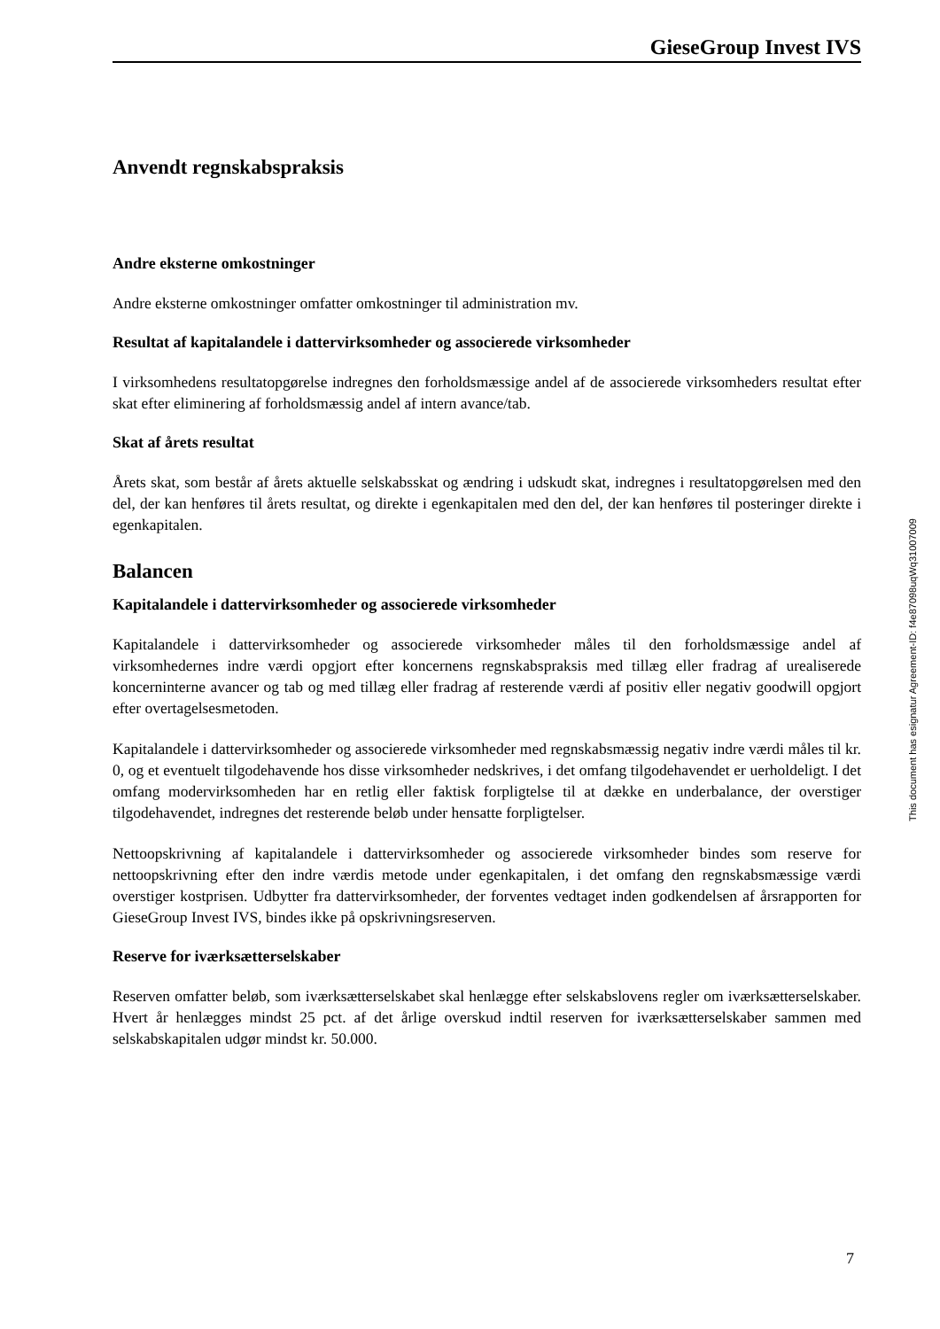GieseGroup Invest IVS
Anvendt regnskabspraksis
Andre eksterne omkostninger
Andre eksterne omkostninger omfatter omkostninger til administration mv.
Resultat af kapitalandele i dattervirksomheder og associerede virksomheder
I virksomhedens resultatopgørelse indregnes den forholdsmæssige andel af de associerede virksomheders resultat efter skat efter eliminering af forholdsmæssig andel af intern avance/tab.
Skat af årets resultat
Årets skat, som består af årets aktuelle selskabsskat og ændring i udskudt skat, indregnes i resultatopgørelsen med den del, der kan henføres til årets resultat, og direkte i egenkapitalen med den del, der kan henføres til posteringer direkte i egenkapitalen.
Balancen
Kapitalandele i dattervirksomheder og associerede virksomheder
Kapitalandele i dattervirksomheder og associerede virksomheder måles til den forholdsmæssige andel af virksomhedernes indre værdi opgjort efter koncernens regnskabspraksis med tillæg eller fradrag af urealiserede koncerninterne avancer og tab og med tillæg eller fradrag af resterende værdi af positiv eller negativ goodwill opgjort efter overtagelsesmetoden.
Kapitalandele i dattervirksomheder og associerede virksomheder med regnskabsmæssig negativ indre værdi måles til kr. 0, og et eventuelt tilgodehavende hos disse virksomheder nedskrives, i det omfang tilgodehavendet er uerholdeligt. I det omfang modervirksomheden har en retlig eller faktisk forpligtelse til at dække en underbalance, der overstiger tilgodehavendet, indregnes det resterende beløb under hensatte forpligtelser.
Nettoopskrivning af kapitalandele i dattervirksomheder og associerede virksomheder bindes som reserve for nettoopskrivning efter den indre værdis metode under egenkapitalen, i det omfang den regnskabsmæssige værdi overstiger kostprisen. Udbytter fra dattervirksomheder, der forventes vedtaget inden godkendelsen af årsrapporten for GieseGroup Invest IVS, bindes ikke på opskrivningsreserven.
Reserve for iværksætterselskaber
Reserven omfatter beløb, som iværksætterselskabet skal henlægge efter selskabslovens regler om iværksætterselskaber. Hvert år henlægges mindst 25 pct. af det årlige overskud indtil reserven for iværksætterselskaber sammen med selskabskapitalen udgør mindst kr. 50.000.
This document has esignatur Agreement-ID: f4e87098uqWq31007009
7